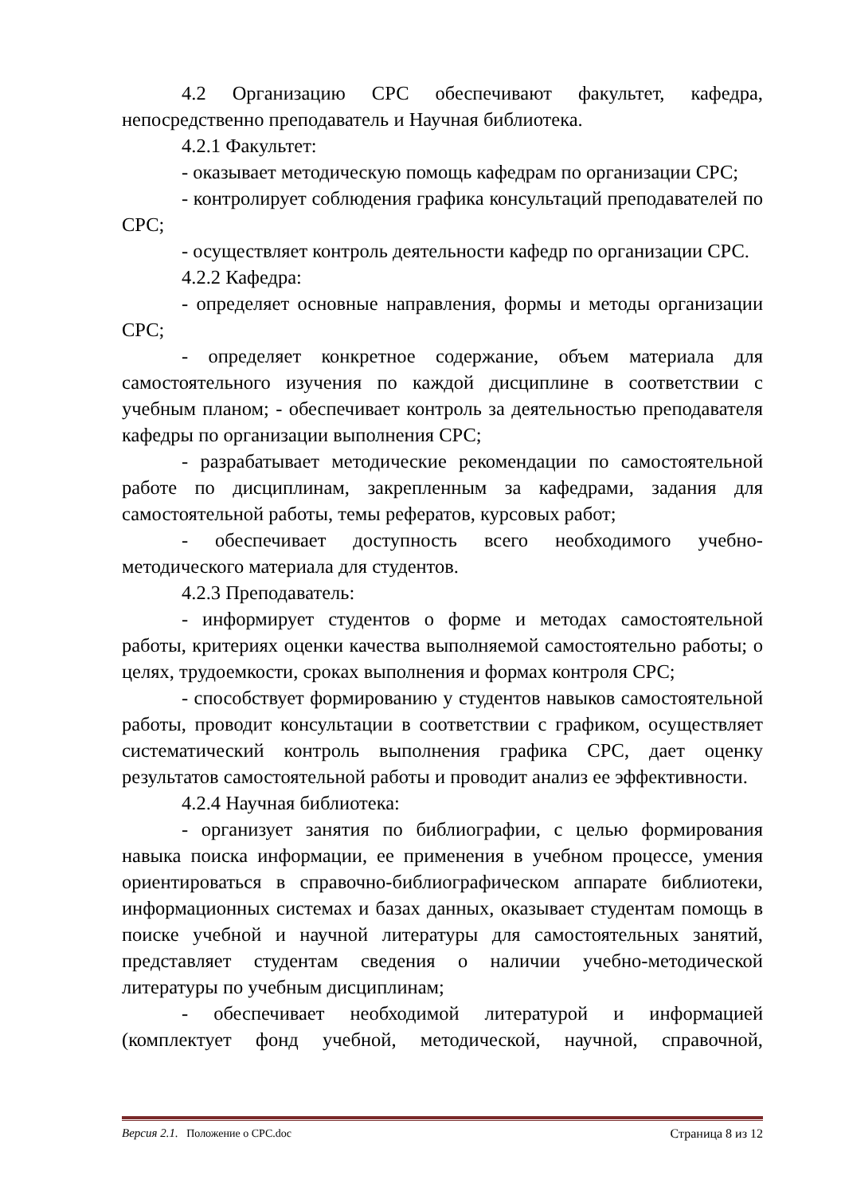4.2 Организацию СРС обеспечивают факультет, кафедра, непосредственно преподаватель и Научная библиотека.
4.2.1 Факультет:
- оказывает методическую помощь кафедрам по организации СРС;
- контролирует соблюдения графика консультаций преподавателей по СРС;
- осуществляет контроль деятельности кафедр по организации СРС.
4.2.2 Кафедра:
- определяет основные направления, формы и методы организации СРС;
- определяет конкретное содержание, объем материала для самостоятельного изучения по каждой дисциплине в соответствии с учебным планом; - обеспечивает контроль за деятельностью преподавателя кафедры по организации выполнения СРС;
- разрабатывает методические рекомендации по самостоятельной работе по дисциплинам, закрепленным за кафедрами, задания для самостоятельной работы, темы рефератов, курсовых работ;
- обеспечивает доступность всего необходимого учебно-методического материала для студентов.
4.2.3 Преподаватель:
- информирует студентов о форме и методах самостоятельной работы, критериях оценки качества выполняемой самостоятельно работы; о целях, трудоемкости, сроках выполнения и формах контроля СРС;
- способствует формированию у студентов навыков самостоятельной работы, проводит консультации в соответствии с графиком, осуществляет систематический контроль выполнения графика СРС, дает оценку результатов самостоятельной работы и проводит анализ ее эффективности.
4.2.4 Научная библиотека:
- организует занятия по библиографии, с целью формирования навыка поиска информации, ее применения в учебном процессе, умения ориентироваться в справочно-библиографическом аппарате библиотеки, информационных системах и базах данных, оказывает студентам помощь в поиске учебной и научной литературы для самостоятельных занятий, представляет студентам сведения о наличии учебно-методической литературы по учебным дисциплинам;
- обеспечивает необходимой литературой и информацией (комплектует фонд учебной, методической, научной, справочной,
Версия 2.1. Положение о СРС.doc Страница 8 из 12